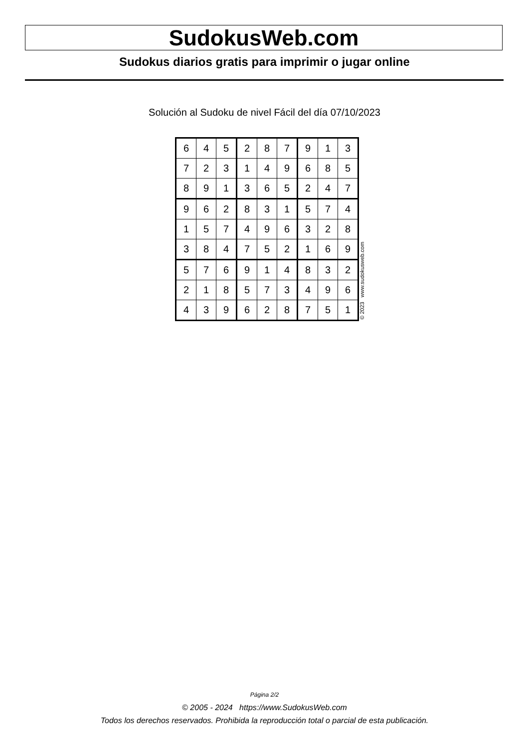SudokusWeb.com
Sudokus diarios gratis para imprimir o jugar online
Solución al Sudoku de nivel Fácil del día 07/10/2023
| 6 | 4 | 5 | 2 | 8 | 7 | 9 | 1 | 3 |
| 7 | 2 | 3 | 1 | 4 | 9 | 6 | 8 | 5 |
| 8 | 9 | 1 | 3 | 6 | 5 | 2 | 4 | 7 |
| 9 | 6 | 2 | 8 | 3 | 1 | 5 | 7 | 4 |
| 1 | 5 | 7 | 4 | 9 | 6 | 3 | 2 | 8 |
| 3 | 8 | 4 | 7 | 5 | 2 | 1 | 6 | 9 |
| 5 | 7 | 6 | 9 | 1 | 4 | 8 | 3 | 2 |
| 2 | 1 | 8 | 5 | 7 | 3 | 4 | 9 | 6 |
| 4 | 3 | 9 | 6 | 2 | 8 | 7 | 5 | 1 |
© 2023 www.sudokusweb.com
Página 2/2
© 2005 - 2024 https://www.SudokusWeb.com
Todos los derechos reservados. Prohibida la reproducción total o parcial de esta publicación.